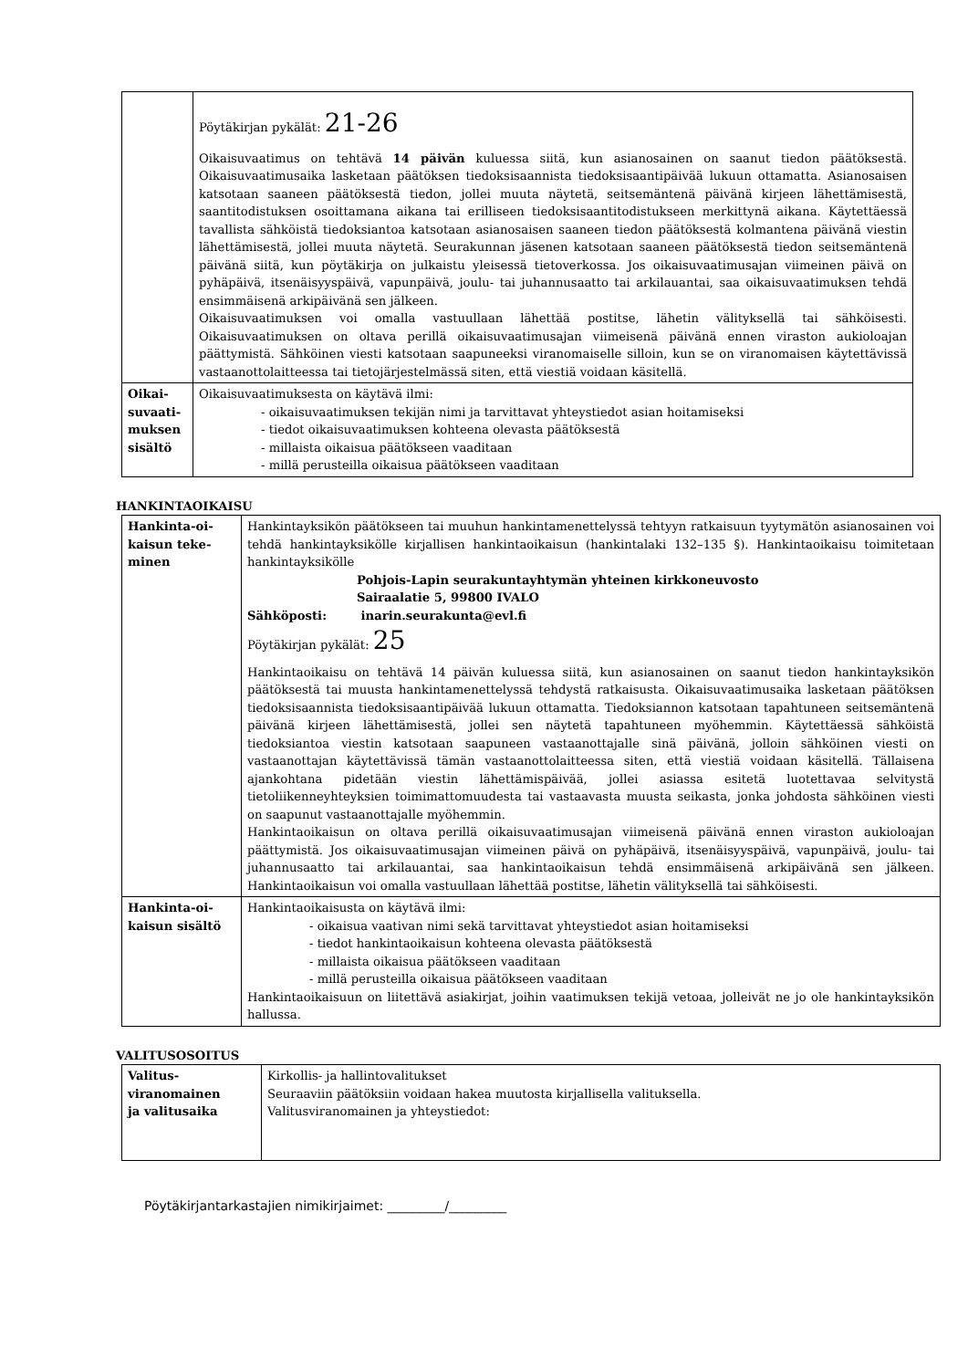| | Pöytäkirjan pykälät: 21-26 Oikaisuvaatimus on tehtävä 14 päivän kuluessa siitä, kun asianosainen on saanut tiedon päätöksestä. Oikaisuvaatimusaika lasketaan päätöksen tiedoksisaannista tiedoksisaantipäivää lukuun ottamatta. Asianosaisen katsotaan saaneen päätöksestä tiedon, jollei muuta näytetä, seitsemäntenä päivänä kirjeen lähettämisestä, saantitodistuksen osoittamana aikana tai erilliseen tiedoksisaantitodistukseen merkittynä aikana. Käytettäessä tavallista sähköistä tiedoksiantoa katsotaan asianosaisen saaneen tiedon päätöksestä kolmantena päivänä viestin lähettämisestä, jollei muuta näytetä. Seurakunnan jäsenen katsotaan saaneen päätöksestä tiedon seitsemäntenä päivänä siitä, kun pöytäkirja on julkaistu yleisessä tietoverkossa. Jos oikaisuvaatimusajan viimeinen päivä on pyhäpäivä, itsenäisyyspäivä, vapunpäivä, joulu- tai juhannusaatto tai arkilauantai, saa oikaisuvaatimuksen tehdä ensimmäisenä arkipäivänä sen jälkeen. Oikaisuvaatimuksen voi omalla vastuullaan lähettää postitse, lähetin välityksellä tai sähköisesti. Oikaisuvaatimuksen on oltava perillä oikaisuvaatimusajan viimeisenä päivänä ennen viraston aukioloajan päättymistä. Sähköinen viesti katsotaan saapuneeksi viranomaiselle silloin, kun se on viranomaisen käytettävissä vastaanottolaitteessa tai tietojärjestelmässä siten, että viestiä voidaan käsitellä. |
| Oikai- suvaati- muksen sisältö | Oikaisuvaatimuksesta on käytävä ilmi: - oikaisuvaatimuksen tekijän nimi ja tarvittavat yhteystiedot asian hoitamiseksi - tiedot oikaisuvaatimuksen kohteena olevasta päätöksestä - millaista oikaisua päätökseen vaaditaan - millä perusteilla oikaisua päätökseen vaaditaan |
HANKINTAOIKAISU
| Hankinta-oi- kaisun teke- minen | Hankintayksikön päätökseen tai muuhun hankintamenettelyssä tehtyyn ratkaisuun tyytymätön asianosainen voi tehdä hankintayksikölle kirjallisen hankintaoikaisun (hankintalaki 132–135 §). Hankintaoikaisu toimitetaan hankintayksikölle Pohjois-Lapin seurakuntayhtymän yhteinen kirkkoneuvosto Sairaalatie 5, 99800 IVALO Sähköposti: inarin.seurakunta@evl.fi Pöytäkirjan pykälät: 25 Hankintaoikaisu on tehtävä 14 päivän kuluessa siitä, kun asianosainen on saanut tiedon hankintayksikön päätöksestä tai muusta hankintamenettelyssä tehdystä ratkaisusta. Oikaisuvaatimusaika lasketaan päätöksen tiedoksisaannista tiedoksisaantipäivää lukuun ottamatta. Tiedoksiannon katsotaan tapahtuneen seitsemäntenä päivänä kirjeen lähettämisestä, jollei sen näytetä tapahtuneen myöhemmin. Käytettäessä sähköistä tiedoksiantoa viestin katsotaan saapuneen vastaanottajalle sinä päivänä, jolloin sähköinen viesti on vastaanottajan käytettävissä tämän vastaanottolaitteessa siten, että viestiä voidaan käsitellä. Tällaisena ajankohtana pidetään viestin lähettämispäivää, jollei asiassa esitetä luotettavaa selvitystä tietoliikenneyhteyksien toimimattomuudesta tai vastaavasta muusta seikasta, jonka johdosta sähköinen viesti on saapunut vastaanottajalle myöhemmin. Hankintaoikaisun on oltava perillä oikaisuvaatimusajan viimeisenä päivänä ennen viraston aukioloajan päättymistä. Jos oikaisuvaatimusajan viimeinen päivä on pyhäpäivä, itsenäisyyspäivä, vapunpäivä, joulu- tai juhannusaatto tai arkilauantai, saa hankintaoikaisun tehdä ensimmäisenä arkipäivänä sen jälkeen. Hankintaoikaisun voi omalla vastuullaan lähettää postitse, lähetin välityksellä tai sähköisesti. |
| Hankinta-oi- kaisun sisältö | Hankintaoikaisusta on käytävä ilmi: - oikaisua vaativan nimi sekä tarvittavat yhteystiedot asian hoitamiseksi - tiedot hankintaoikaisun kohteena olevasta päätöksestä - millaista oikaisua päätökseen vaaditaan - millä perusteilla oikaisua päätökseen vaaditaan Hankintaoikaisuun on liitettävä asiakirjat, joihin vaatimuksen tekijä vetoaa, jolleivät ne jo ole hankintayksikön hallussa. |
VALITUSOSOITUS
| Valitus- viranomainen ja valitusaika | Kirkollis- ja hallintovalitukset Seuraaviin päätöksiin voidaan hakea muutosta kirjallisella valituksella. Valitusviranomainen ja yhteystiedot: |
Pöytäkirjantarkastajien nimikirjaimet: _________/_________